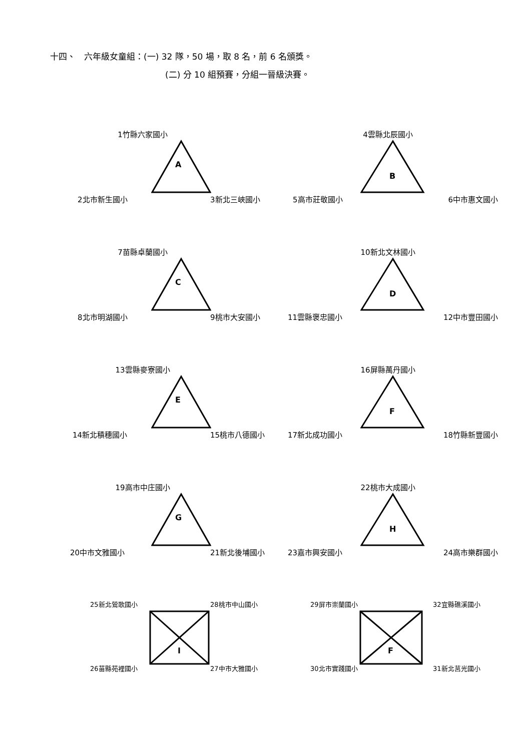十四、　六年級女童組：(一) 32 隊，50 場，取 8 名，前 6 名頒獎。
(二) 分 10 組預賽，分組一晉級決賽。
1竹縣六家國小
A
2北市新生國小 3新北三峽國小
4雲縣北辰國小
B
5高市莊敬國小 6中市惠文國小
7苗縣卓蘭國小
C
8北市明湖國小 9桃市大安國小
10新北文林國小
D
11雲縣褒忠國小 12中市豐田國小
13雲縣麥寮國小
E
14新北積穗國小 15桃市八德國小
16屏縣萬丹國小
F
17新北成功國小 18竹縣新豐國小
19高市中庄國小
G
20中市文雅國小 21新北後埔國小
22桃市大成國小
H
23嘉市興安國小 24高市樂群國小
25新北鶯歌國小 28桃市中山國小
I
26苗縣苑裡國小 27中市大雅國小
29屏市崇蘭國小 32宜縣礁溪國小
F
30北市實踐國小 31新北莒光國小